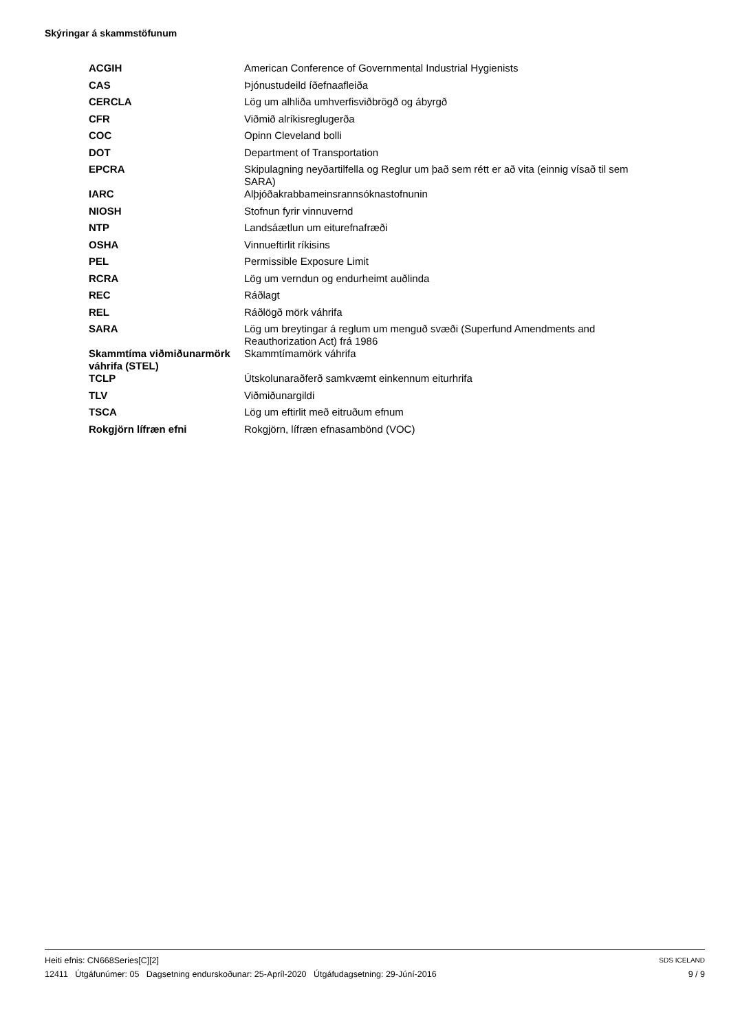Skýringar á skammstöfunum
| ACGIH | American Conference of Governmental Industrial Hygienists |
| CAS | Þjónustudeild íðefnaafleiða |
| CERCLA | Lög um alhliða umhverfisviðbrögð og ábyrgð |
| CFR | Viðmið alríkisreglugerða |
| COC | Opinn Cleveland bolli |
| DOT | Department of Transportation |
| EPCRA | Skipulagning neyðartilfella og Reglur um það sem rétt er að vita (einnig vísað til sem SARA) |
| IARC | Alþjóðakrabbameinsrannsóknastofnunin |
| NIOSH | Stofnun fyrir vinnuvernd |
| NTP | Landsáætlun um eiturefnafræði |
| OSHA | Vinnueftirlit ríkisins |
| PEL | Permissible Exposure Limit |
| RCRA | Lög um verndun og endurheimt auðlinda |
| REC | Ráðlagt |
| REL | Ráðlögð mörk váhrifa |
| SARA | Lög um breytingar á reglum um menguð svæði (Superfund Amendments and Reauthorization Act) frá 1986 |
| Skammtíma viðmiðunarmörk váhrifa (STEL) | Skammtímamörk váhrifa |
| TCLP | Útskolunaraðferð samkvæmt einkennum eiturhrifa |
| TLV | Viðmiðunargildi |
| TSCA | Lög um eftirlit með eitruðum efnum |
| Rokgjörn lífræn efni | Rokgjörn, lífræn efnasambönd (VOC) |
Heiti efnis: CN668Series[C][2] SDS ICELAND
12411 Útgáfunúmer: 05 Dagsetning endurskoðunar: 25-Apríl-2020 Útgáfudagsetning: 29-Júní-2016 9 / 9